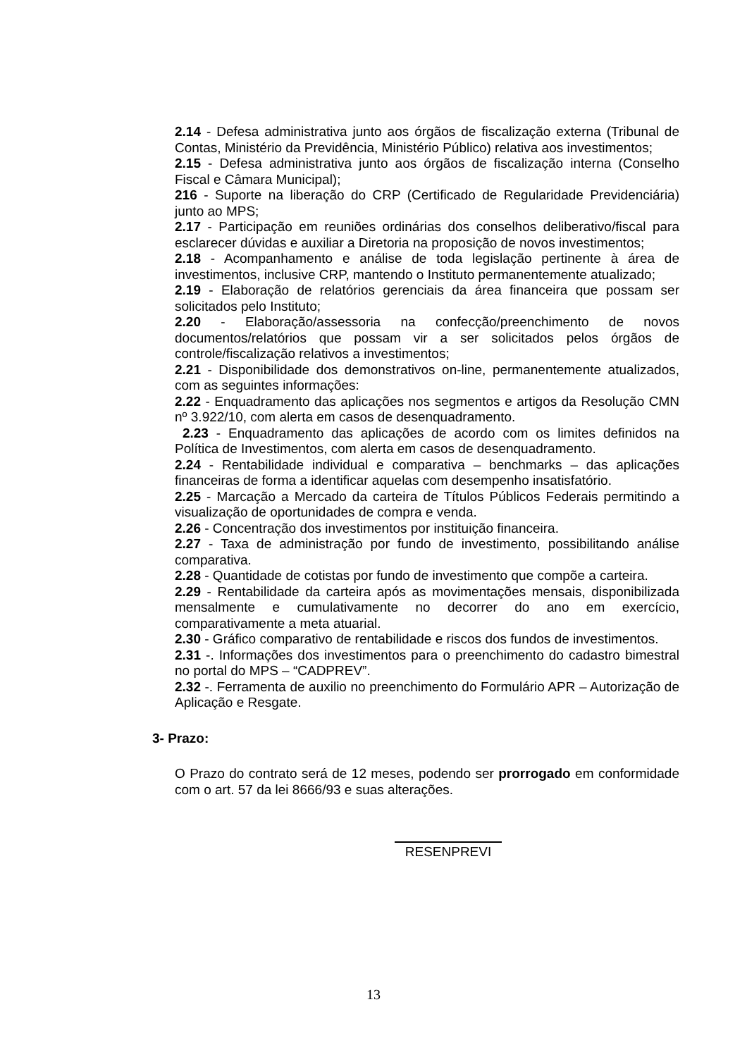2.14 - Defesa administrativa junto aos órgãos de fiscalização externa (Tribunal de Contas, Ministério da Previdência, Ministério Público) relativa aos investimentos;
2.15 - Defesa administrativa junto aos órgãos de fiscalização interna (Conselho Fiscal e Câmara Municipal);
216 - Suporte na liberação do CRP (Certificado de Regularidade Previdenciária) junto ao MPS;
2.17 - Participação em reuniões ordinárias dos conselhos deliberativo/fiscal para esclarecer dúvidas e auxiliar a Diretoria na proposição de novos investimentos;
2.18 - Acompanhamento e análise de toda legislação pertinente à área de investimentos, inclusive CRP, mantendo o Instituto permanentemente atualizado;
2.19 - Elaboração de relatórios gerenciais da área financeira que possam ser solicitados pelo Instituto;
2.20 - Elaboração/assessoria na confecção/preenchimento de novos documentos/relatórios que possam vir a ser solicitados pelos órgãos de controle/fiscalização relativos a investimentos;
2.21 - Disponibilidade dos demonstrativos on-line, permanentemente atualizados, com as seguintes informações:
2.22 - Enquadramento das aplicações nos segmentos e artigos da Resolução CMN nº 3.922/10, com alerta em casos de desenquadramento.
2.23 - Enquadramento das aplicações de acordo com os limites definidos na Política de Investimentos, com alerta em casos de desenquadramento.
2.24 - Rentabilidade individual e comparativa – benchmarks – das aplicações financeiras de forma a identificar aquelas com desempenho insatisfatório.
2.25 - Marcação a Mercado da carteira de Títulos Públicos Federais permitindo a visualização de oportunidades de compra e venda.
2.26 - Concentração dos investimentos por instituição financeira.
2.27 - Taxa de administração por fundo de investimento, possibilitando análise comparativa.
2.28 - Quantidade de cotistas por fundo de investimento que compõe a carteira.
2.29 - Rentabilidade da carteira após as movimentações mensais, disponibilizada mensalmente e cumulativamente no decorrer do ano em exercício, comparativamente a meta atuarial.
2.30 - Gráfico comparativo de rentabilidade e riscos dos fundos de investimentos.
2.31 -. Informações dos investimentos para o preenchimento do cadastro bimestral no portal do MPS – “CADPREV”.
2.32 -. Ferramenta de auxilio no preenchimento do Formulário APR – Autorização de Aplicação e Resgate.
3- Prazo:
O Prazo do contrato será de 12 meses, podendo ser prorrogado em conformidade com o art. 57 da lei 8666/93 e suas alterações.
RESENPREVI
13